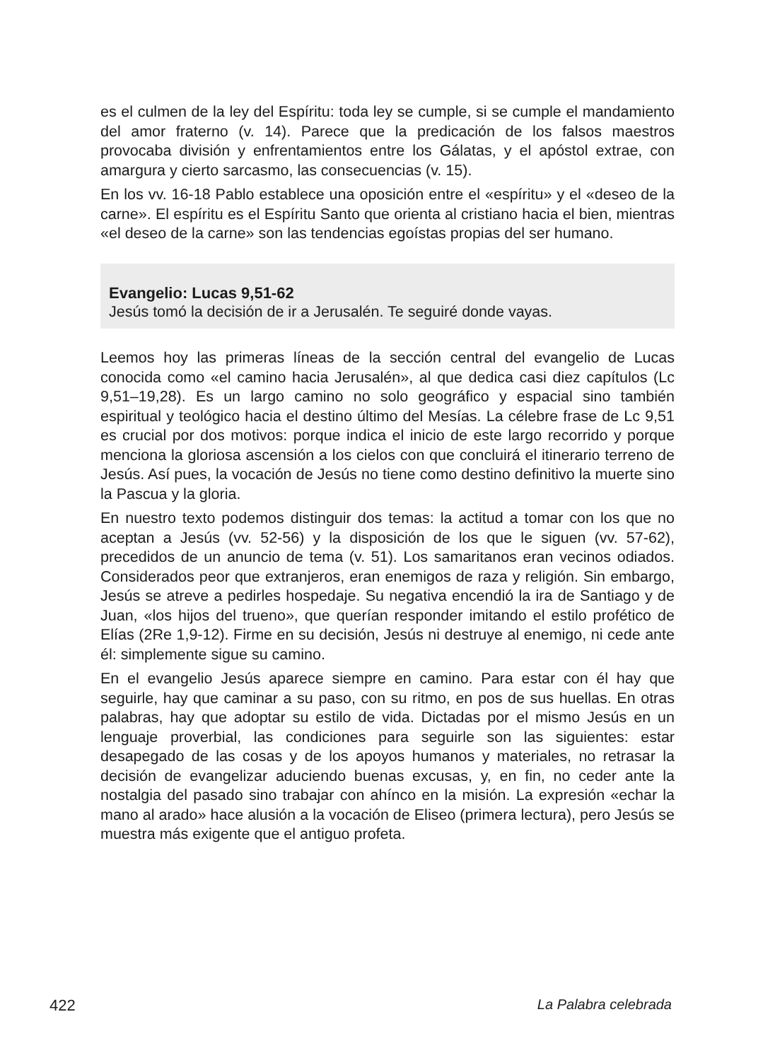es el culmen de la ley del Espíritu: toda ley se cumple, si se cumple el mandamiento del amor fraterno (v. 14). Parece que la predicación de los falsos maestros provocaba división y enfrentamientos entre los Gálatas, y el apóstol extrae, con amargura y cierto sarcasmo, las consecuencias (v. 15).
En los vv. 16-18 Pablo establece una oposición entre el «espíritu» y el «deseo de la carne». El espíritu es el Espíritu Santo que orienta al cristiano hacia el bien, mientras «el deseo de la carne» son las tendencias egoístas propias del ser humano.
Evangelio: Lucas 9,51-62
Jesús tomó la decisión de ir a Jerusalén. Te seguiré donde vayas.
Leemos hoy las primeras líneas de la sección central del evangelio de Lucas conocida como «el camino hacia Jerusalén», al que dedica casi diez capítulos (Lc 9,51–19,28). Es un largo camino no solo geográfico y espacial sino también espiritual y teológico hacia el destino último del Mesías. La célebre frase de Lc 9,51 es crucial por dos motivos: porque indica el inicio de este largo recorrido y porque menciona la gloriosa ascensión a los cielos con que concluirá el itinerario terreno de Jesús. Así pues, la vocación de Jesús no tiene como destino definitivo la muerte sino la Pascua y la gloria.
En nuestro texto podemos distinguir dos temas: la actitud a tomar con los que no aceptan a Jesús (vv. 52-56) y la disposición de los que le siguen (vv. 57-62), precedidos de un anuncio de tema (v. 51). Los samaritanos eran vecinos odiados. Considerados peor que extranjeros, eran enemigos de raza y religión. Sin embargo, Jesús se atreve a pedirles hospedaje. Su negativa encendió la ira de Santiago y de Juan, «los hijos del trueno», que querían responder imitando el estilo profético de Elías (2Re 1,9-12). Firme en su decisión, Jesús ni destruye al enemigo, ni cede ante él: simplemente sigue su camino.
En el evangelio Jesús aparece siempre en camino. Para estar con él hay que seguirle, hay que caminar a su paso, con su ritmo, en pos de sus huellas. En otras palabras, hay que adoptar su estilo de vida. Dictadas por el mismo Jesús en un lenguaje proverbial, las condiciones para seguirle son las siguientes: estar desapegado de las cosas y de los apoyos humanos y materiales, no retrasar la decisión de evangelizar aduciendo buenas excusas, y, en fin, no ceder ante la nostalgia del pasado sino trabajar con ahínco en la misión. La expresión «echar la mano al arado» hace alusión a la vocación de Eliseo (primera lectura), pero Jesús se muestra más exigente que el antiguo profeta.
422 La Palabra celebrada